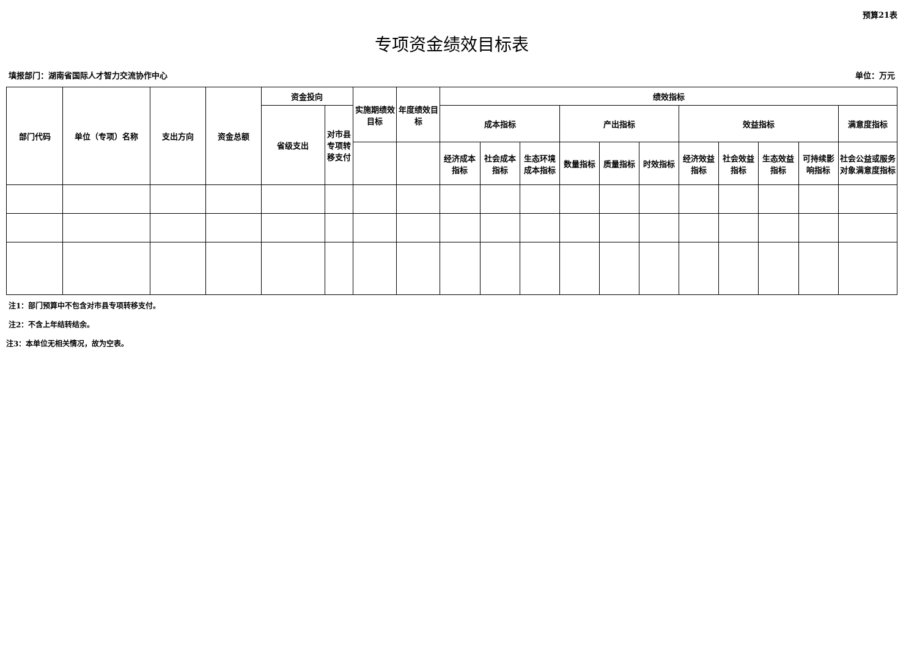预算21表
专项资金绩效目标表
填报部门：湖南省国际人才智力交流协作中心 单位：万元
| 部门代码 | 单位（专项）名称 | 支出方向 | 资金总额 | 资金投向 | | 实施期绩效目标 | 年度绩效目标 | 绩效指标 | | | | | | | | | | |
| --- | --- | --- | --- | --- | --- | --- | --- | --- | --- | --- | --- | --- | --- | --- | --- | --- | --- | --- |
| | | | | 省级支出 | 对市县专项转移支付 | | | 成本指标 | | | 产出指标 | | | 效益指标 | | | | 满意度指标 |
| | | | | | | | | 经济成本指标 | 社会成本指标 | 生态环境成本指标 | 数量指标 | 质量指标 | 时效指标 | 经济效益指标 | 社会效益指标 | 生态效益指标 | 可持续影响指标 | 社会公益或服务对象满意度指标 |
注1：部门预算中不包含对市县专项转移支付。
注2：不含上年结转结余。
注3：本单位无相关情况，故为空表。